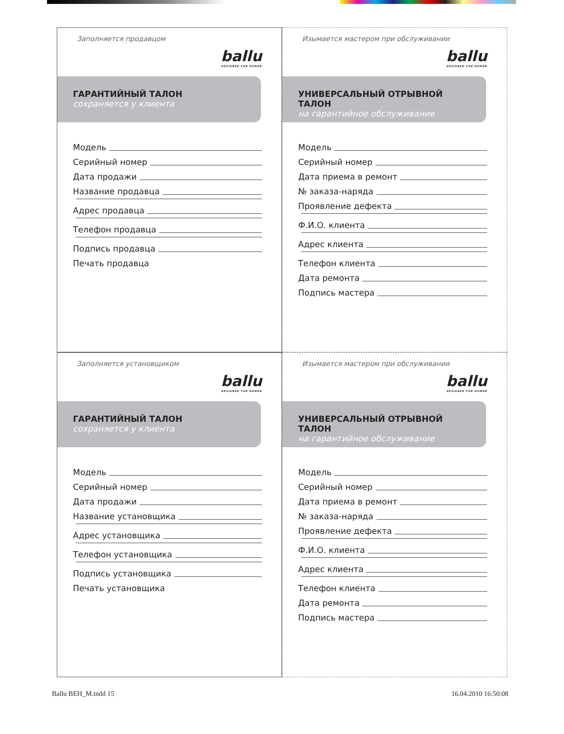Заполняется продавцом
ballu
DESIGNED FOR HUMAN
ГАРАНТИЙНЫЙ ТАЛОН
сохраняется у клиента
Модель
Серийный номер
Дата продажи
Название продавца
Адрес продавца
Телефон продавца
Подпись продавца
Печать продавца
Изымается мастером при обслуживании
ballu
DESIGNED FOR HUMAN
УНИВЕРСАЛЬНЫЙ ОТРЫВНОЙ ТАЛОН
на гарантийное обслуживание
Модель
Серийный номер
Дата приема в ремонт
№ заказа-наряда
Проявление дефекта
Ф.И.О. клиента
Адрес клиента
Телефон клиента
Дата ремонта
Подпись мастера
Заполняется установщиком
ballu
DESIGNED FOR HUMAN
ГАРАНТИЙНЫЙ ТАЛОН
сохраняется у клиента
Модель
Серийный номер
Дата продажи
Название установщика
Адрес установщика
Телефон установщика
Подпись установщика
Печать установщика
Изымается мастером при обслуживании
ballu
DESIGNED FOR HUMAN
УНИВЕРСАЛЬНЫЙ ОТРЫВНОЙ ТАЛОН
на гарантийное обслуживание
Модель
Серийный номер
Дата приема в ремонт
№ заказа-наряда
Проявление дефекта
Ф.И.О. клиента
Адрес клиента
Телефон клиента
Дата ремонта
Подпись мастера
Ballu BEH_M.indd 15 16.04.2010 16:50:08